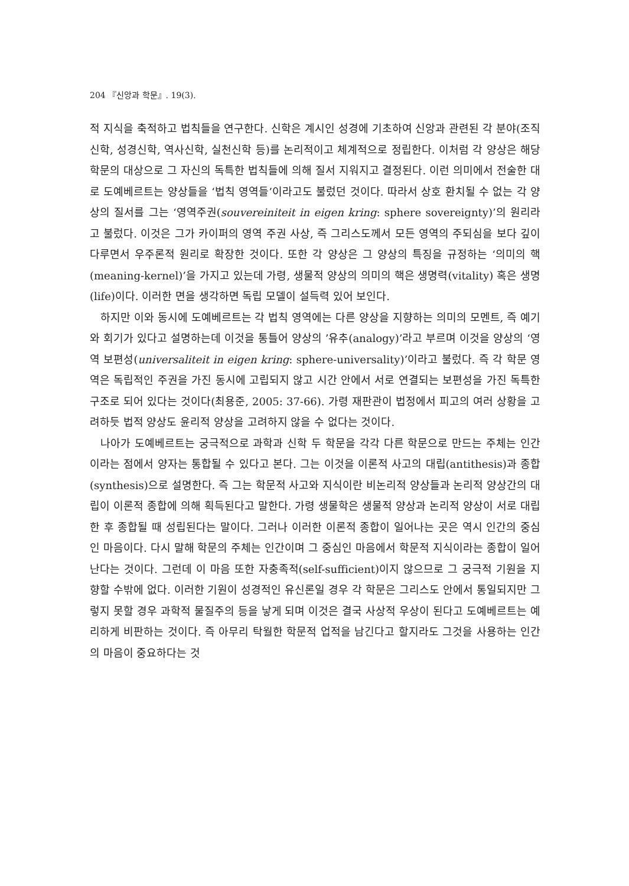204 『신앙과 학문』. 19(3).
적 지식을 축적하고 법칙들을 연구한다. 신학은 계시인 성경에 기초하여 신앙과 관련된 각 분야(조직신학, 성경신학, 역사신학, 실천신학 등)를 논리적이고 체계적으로 정립한다. 이처럼 각 양상은 해당 학문의 대상으로 그 자신의 독특한 법칙들에 의해 질서 지워지고 결정된다. 이런 의미에서 전술한 대로 도예베르트는 양상들을 ‘법칙 영역들’이라고도 불렀던 것이다. 따라서 상호 환치될 수 없는 각 양상의 질서를 그는 ‘영역주권(souvereiniteit in eigen kring: sphere sovereignty)’의 원리라고 불렀다. 이것은 그가 카이퍼의 영역 주권 사상, 즉 그리스도께서 모든 영역의 주되심을 보다 깊이 다루면서 우주론적 원리로 확장한 것이다. 또한 각 양상은 그 양상의 특징을 규정하는 ‘의미의 핵(meaning-kernel)’을 가지고 있는데 가령, 생물적 양상의 의미의 핵은 생명력(vitality) 혹은 생명(life)이다. 이러한 면을 생각하면 독립 모델이 설득력 있어 보인다.
하지만 이와 동시에 도예베르트는 각 법칙 영역에는 다른 양상을 지향하는 의미의 모멘트, 즉 예기와 회기가 있다고 설명하는데 이것을 통틀어 양상의 ’유추(analogy)’라고 부르며 이것을 양상의 ‘영역 보편성(universaliteit in eigen kring: sphere-universality)’이라고 불렀다. 즉 각 학문 영역은 독립적인 주권을 가진 동시에 고립되지 않고 시간 안에서 서로 연결되는 보편성을 가진 독특한 구조로 되어 있다는 것이다(최용준, 2005: 37-66). 가령 재판관이 법정에서 피고의 여러 상황을 고려하듯 법적 양상도 윤리적 양상을 고려하지 않을 수 없다는 것이다.
나아가 도예베르트는 궁극적으로 과학과 신학 두 학문을 각각 다른 학문으로 만드는 주체는 인간이라는 점에서 양자는 통합될 수 있다고 본다. 그는 이것을 이론적 사고의 대립(antithesis)과 종합(synthesis)으로 설명한다. 즉 그는 학문적 사고와 지식이란 비논리적 양상들과 논리적 양상간의 대립이 이론적 종합에 의해 획득된다고 말한다. 가령 생물학은 생물적 양상과 논리적 양상이 서로 대립한 후 종합될 때 성립된다는 말이다. 그러나 이러한 이론적 종합이 일어나는 곳은 역시 인간의 중심인 마음이다. 다시 말해 학문의 주체는 인간이며 그 중심인 마음에서 학문적 지식이라는 종합이 일어난다는 것이다. 그런데 이 마음 또한 자충족적(self-sufficient)이지 않으므로 그 궁극적 기원을 지향할 수밖에 없다. 이러한 기원이 성경적인 유신론일 경우 각 학문은 그리스도 안에서 통일되지만 그렇지 못할 경우 과학적 물질주의 등을 낳게 되며 이것은 결국 사상적 우상이 된다고 도예베르트는 예리하게 비판하는 것이다. 즉 아무리 탁월한 학문적 업적을 남긴다고 할지라도 그것을 사용하는 인간의 마음이 중요하다는 것